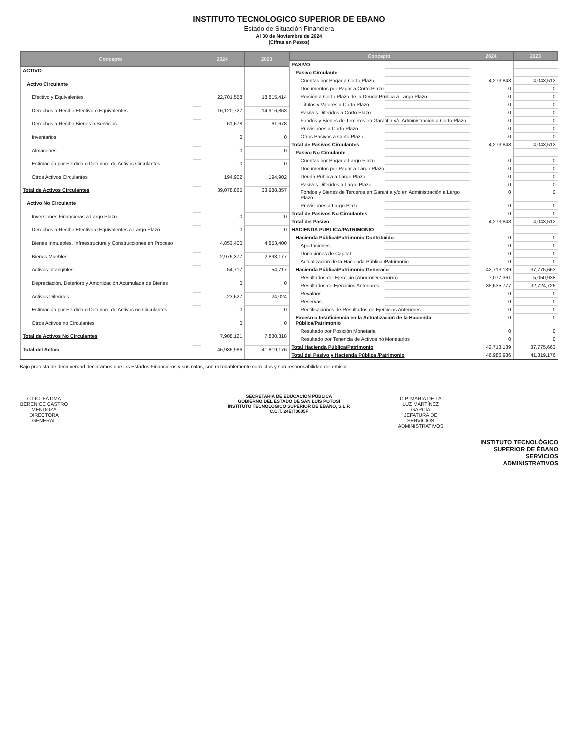INSTITUTO TECNOLOGICO SUPERIOR DE EBANO
Estado de Situación Financiera
Al 30 de Noviembre de 2024
(Cifras en Pesos)
| Concepto | 2024 | 2023 |
| --- | --- | --- |
| ACTIVO | | |
| Activo Circulante | | |
| Efectivo y Equivalentes | 22,701,558 | 18,815,414 |
| Derechos a Recibir Efectivo o Equivalentes | 16,120,727 | 14,916,863 |
| Derechos a Recibir Bienes o Servicios | 61,678 | 61,678 |
| Inventarios | 0 | 0 |
| Almacenes | 0 | 0 |
| Estimación por Pérdida o Deterioro de Activos Circulantes | 0 | 0 |
| Otros Activos Circulantes | 194,902 | 194,902 |
| Total de Activos Circulantes | 39,078,865 | 33,988,857 |
| Activo No Circulante | | |
| Inversiones Financieras a Largo Plazo | 0 | 0 |
| Derechos a Recibir Efectivo o Equivalentes a Largo Plazo | 0 | 0 |
| Bienes Inmuebles, Infraestructura y Construcciones en Proceso | 4,853,400 | 4,853,400 |
| Bienes Muebles | 2,976,377 | 2,898,177 |
| Activos Intangibles | 54,717 | 54,717 |
| Depreciación, Deterioro y Amortización Acumulada de Bienes | 0 | 0 |
| Activos Diferidos | 23,627 | 24,024 |
| Estimación por Pérdida o Deterioro de Activos no Circulantes | 0 | 0 |
| Otros Activos no Circulantes | 0 | 0 |
| Total de Activos No Circulantes | 7,908,121 | 7,830,318 |
| Total del Activo | 46,986,986 | 41,819,176 |
| Concepto | 2024 | 2023 |
| --- | --- | --- |
| PASIVO | | |
| Pasivo Circulante | | |
| Cuentas por Pagar a Corto Plazo | 4,273,848 | 4,043,512 |
| Documentos por Pagar a Corto Plazo | 0 | 0 |
| Porción a Corto Plazo de la Deuda Pública a Largo Plazo | 0 | 0 |
| Títulos y Valores a Corto Plazo | 0 | 0 |
| Pasivos Diferidos a Corto Plazo | 0 | 0 |
| Fondos y Bienes de Terceros en Garantía y/o Administración a Corto Plazo | 0 | 0 |
| Provisiones a Corto Plazo | 0 | 0 |
| Otros Pasivos a Corto Plazo | 0 | 0 |
| Total de Pasivos Circulantes | 4,273,848 | 4,043,512 |
| Pasivo No Circulante | | |
| Cuentas por Pagar a Largo Plazo | 0 | 0 |
| Documentos por Pagar a Largo Plazo | 0 | 0 |
| Deuda Pública a Largo Plazo | 0 | 0 |
| Pasivos Diferidos a Largo Plazo | 0 | 0 |
| Fondos y Bienes de Terceros en Garantía y/o en Administración a Largo Plazo | 0 | 0 |
| Provisiones a Largo Plazo | 0 | 0 |
| Total de Pasivos No Circulantes | 0 | 0 |
| Total del Pasivo | 4,273,848 | 4,043,512 |
| HACIENDA PÚBLICA/PATRIMONIO | | |
| Hacienda Pública/Patrimonio Contribuido | 0 | 0 |
| Aportaciones | 0 | 0 |
| Donaciones de Capital | 0 | 0 |
| Actualización de la Hacienda Pública /Patrimonio | 0 | 0 |
| Hacienda Pública/Patrimonio Generado | 42,713,139 | 37,775,663 |
| Resultados del Ejercicio (Ahorro/Desahorro) | 7,077,361 | 5,050,938 |
| Resultados de Ejercicios Anteriores | 35,635,777 | 32,724,726 |
| Revalúos | 0 | 0 |
| Reservas | 0 | 0 |
| Rectificaciones de Resultados de Ejercicios Anteriores | 0 | 0 |
| Exceso o Insuficiencia en la Actualización de la Hacienda Pública/Patrimonio | 0 | 0 |
| Resultado por Posición Monetaria | 0 | 0 |
| Resultado por Tenencia de Activos no Monetarios | 0 | 0 |
| Total Hacienda Pública/Patrimonio | 42,713,139 | 37,775,663 |
| Total del Pasivo y Hacienda Pública /Patrimonio | 46,986,986 | 41,819,176 |
Bajo protesta de decir verdad declaramos que los Estados Financieros y sus notas, son razonablemente correctos y son responsabilidad del emisor.
C.LIC. FÁTIMA BERENICE CASTRO MENDOZA
DIRECTORA GENERAL
SECRETARÍA DE EDUCACIÓN PÚBLICA
GOBIERNO DEL ESTADO DE SAN LUIS POTOSÍ
INSTITUTO TECNOLÓGICO SUPERIOR DE EBANO, S.L.P.
C.C.T. 24EIT0005F
C.P. MARÍA DE LA LUZ MARTÍNEZ GARCÍA
JEFATURA DE SERVICIOS ADMINISTRATIVOS
INSTITUTO TECNOLÓGICO
SUPERIOR DE ÉBANO
SERVICIOS
ADMINISTRATIVOS